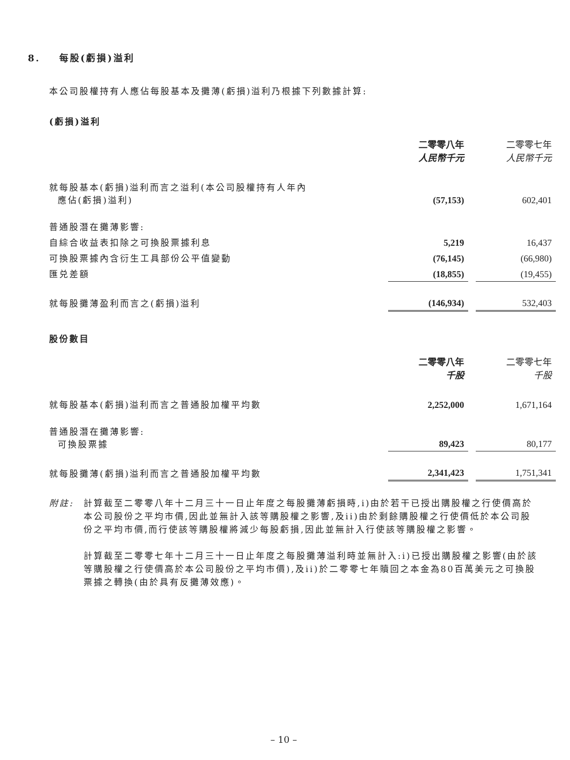8. 每股(虧損)溢利
本公司股權持有人應佔每股基本及攤薄(虧損)溢利乃根據下列數據計算:
(虧損)溢利
| | 二零零八年 人民幣千元 | | 二零零七年 人民幣千元 |
| 就每股基本(虧損)溢利而言之溢利(本公司股權持有人年內 應佔(虧損)溢利) | (57,153) | | 602,401 |
| 普通股潛在攤薄影響: | | | |
| 自綜合收益表扣除之可換股票據利息 | 5,219 | | 16,437 |
| 可換股票據內含衍生工具部份公平值變動 | (76,145) | | (66,980) |
| 匯兑差額 | (18,855) | | (19,455) |
| 就每股攤薄盈利而言之(虧損)溢利 | (146,934) | | 532,403 |
股份數目
| | 二零零八年 千股 | | 二零零七年 千股 |
| 就每股基本(虧損)溢利而言之普通股加權平均數 | 2,252,000 | | 1,671,164 |
| 普通股潛在攤薄影響: 可換股票據 | 89,423 | | 80,177 |
| 就每股攤薄(虧損)溢利而言之普通股加權平均數 | 2,341,423 | | 1,751,341 |
附註: 計算截至二零零八年十二月三十一日止年度之每股攤薄虧損時,i)由於若干已授出購股權之行使價高於本公司股份之平均市價,因此並無計入該等購股權之影響,及ii)由於剩餘購股權之行使價低於本公司股份之平均市價,而行使該等購股權將減少每股虧損,因此並無計入行使該等購股權之影響。
計算截至二零零七年十二月三十一日止年度之每股攤薄溢利時並無計入:i)已授出購股權之影響(由於該等購股權之行使價高於本公司股份之平均市價),及ii)於二零零七年贖回之本金為80百萬美元之可換股票據之轉換(由於具有反攤薄效應)。
– 10 –